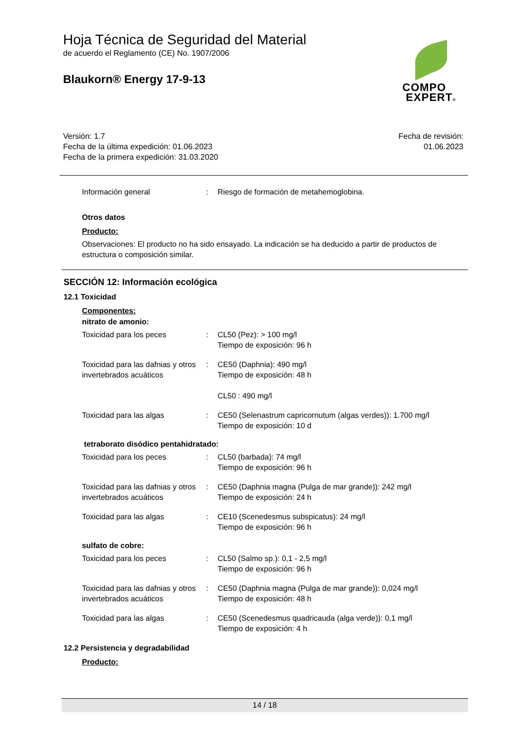Hoja Técnica de Seguridad del Material
de acuerdo el Reglamento (CE) No. 1907/2006
Blaukorn® Energy 17-9-13
COMPO
EXPERT®
Versión: 1.7
Fecha de la última expedición: 01.06.2023
Fecha de la primera expedición: 31.03.2020
Fecha de revisión:
01.06.2023
Información general : Riesgo de formación de metahemoglobina.
Otros datos
Producto:
Observaciones: El producto no ha sido ensayado. La indicación se ha deducido a partir de productos de estructura o composición similar.
SECCIÓN 12: Información ecológica
12.1 Toxicidad
Componentes:
nitrato de amonio:
Toxicidad para los peces : CL50 (Pez): > 100 mg/l
Tiempo de exposición: 96 h
Toxicidad para las dafnias y otros invertebrados acuáticos
: CE50 (Daphnia): 490 mg/l
Tiempo de exposición: 48 h
CL50 : 490 mg/l
Toxicidad para las algas : CE50 (Selenastrum capricornutum (algas verdes)): 1.700 mg/l
Tiempo de exposición: 10 d
tetraborato disódico pentahidratado:
Toxicidad para los peces : CL50 (barbada): 74 mg/l
Tiempo de exposición: 96 h
Toxicidad para las dafnias y otros invertebrados acuáticos
: CE50 (Daphnia magna (Pulga de mar grande)): 242 mg/l
Tiempo de exposición: 24 h
Toxicidad para las algas : CE10 (Scenedesmus subspicatus): 24 mg/l
Tiempo de exposición: 96 h
sulfato de cobre:
Toxicidad para los peces : CL50 (Salmo sp.): 0,1 - 2,5 mg/l
Tiempo de exposición: 96 h
Toxicidad para las dafnias y otros invertebrados acuáticos
: CE50 (Daphnia magna (Pulga de mar grande)): 0,024 mg/l
Tiempo de exposición: 48 h
Toxicidad para las algas : CE50 (Scenedesmus quadricauda (alga verde)): 0,1 mg/l
Tiempo de exposición: 4 h
12.2 Persistencia y degradabilidad
Producto:
14 / 18